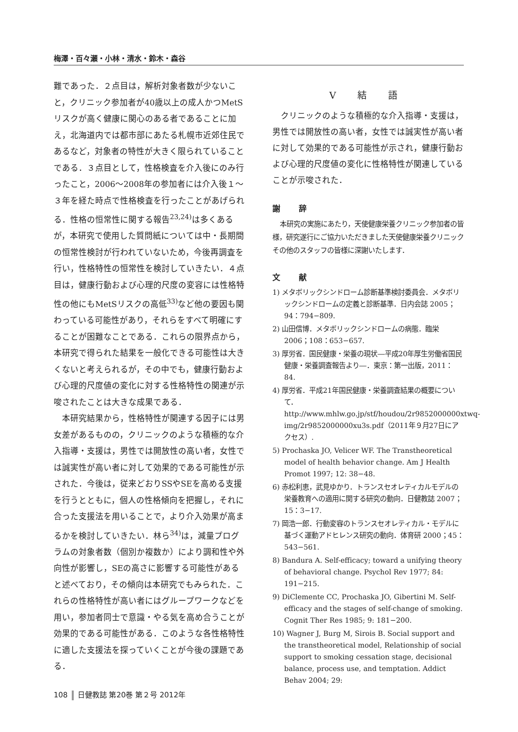梅澤・百々瀬・小林・清水・鈴木・森谷
難であった．２点目は，解析対象者数が少ないこと，クリニック参加者が40歳以上の成人かつMetSリスクが高く健康に関心のある者であることに加え，北海道内では都市部にあたる札幌市近郊住民であるなど，対象者の特性が大きく限られていることである．３点目として，性格検査を介入後にのみ行ったこと，2006〜2008年の参加者には介入後１〜３年を経た時点で性格検査を行ったことがあげられる．性格の恒常性に関する報告<sup>23,24)</sup>は多くあるが，本研究で使用した質問紙については中・長期間の恒常性検討が行われていないため，今後再調査を行い，性格特性の恒常性を検討していきたい．４点目は，健康行動および心理的尺度の変容には性格特性の他にもMetSリスクの高低<sup>33)</sup>など他の要因も関わっている可能性があり，それらをすべて明確にすることが困難なことである．これらの限界点から，本研究で得られた結果を一般化できる可能性は大きくないと考えられるが，その中でも，健康行動および心理的尺度値の変化に対する性格特性の関連が示唆されたことは大きな成果である．
本研究結果から，性格特性が関連する因子には男女差があるものの，クリニックのような積極的な介入指導・支援は，男性では開放性の高い者，女性では誠実性が高い者に対して効果的である可能性が示された．今後は，従来どおりSSやSEを高める支援を行うとともに，個人の性格傾向を把握し，それに合った支援法を用いることで，より介入効果が高まるかを検討していきたい．林ら<sup>34)</sup>は，減量プログラムの対象者数（個別か複数か）により調和性や外向性が影響し，SEの高さに影響する可能性があると述べており，その傾向は本研究でもみられた．これらの性格特性が高い者にはグループワークなどを用い，参加者同士で意識・やる気を高め合うことが効果的である可能性がある．このような各性格特性に適した支援法を探っていくことが今後の課題である．
Ⅴ 結 語
クリニックのような積極的な介入指導・支援は，男性では開放性の高い者，女性では誠実性が高い者に対して効果的である可能性が示され，健康行動および心理的尺度値の変化に性格特性が関連していることが示唆された．
謝 辞
本研究の実施にあたり，天使健康栄養クリニック参加者の皆様，研究遂行にご協力いただきました天使健康栄養クリニックその他のスタッフの皆様に深謝いたします．
文 献
1) メタボリックシンドローム診断基準検討委員会．メタボリックシンドロームの定義と診断基準．日内会誌 2005；94：794−809.
2) 山田信博．メタボリックシンドロームの病態．臨栄 2006；108：653−657.
3) 厚労省．国民健康・栄養の現状―平成20年厚生労働省国民健康・栄養調査報告より―．東京：第一出版，2011：84.
4) 厚労省．平成21年国民健康・栄養調査結果の概要について．http://www.mhlw.go.jp/stf/houdou/2r9852000000xtwq-img/2r9852000000xu3s.pdf（2011年９月27日にアクセス）.
5) Prochaska JO, Velicer WF. The Transtheoretical model of health behavior change. Am J Health Promot 1997; 12: 38−48.
6) 赤松利恵，武見ゆかり．トランスセオレティカルモデルの栄養教育への適用に関する研究の動向．日健教誌 2007；15：3−17.
7) 岡浩一郎．行動変容のトランスセオレティカル・モデルに基づく運動アドヒレンス研究の動向．体育研 2000；45：543−561.
8) Bandura A. Self-efficacy; toward a unifying theory of behavioral change. Psychol Rev 1977; 84: 191−215.
9) DiClemente CC, Prochaska JO, Gibertini M. Self-efficacy and the stages of self-change of smoking. Cognit Ther Res 1985; 9: 181−200.
10) Wagner J, Burg M, Sirois B. Social support and the transtheoretical model, Relationship of social support to smoking cessation stage, decisional balance, process use, and temptation. Addict Behav 2004; 29:
108 日健教誌 第20巻 第２号 2012年